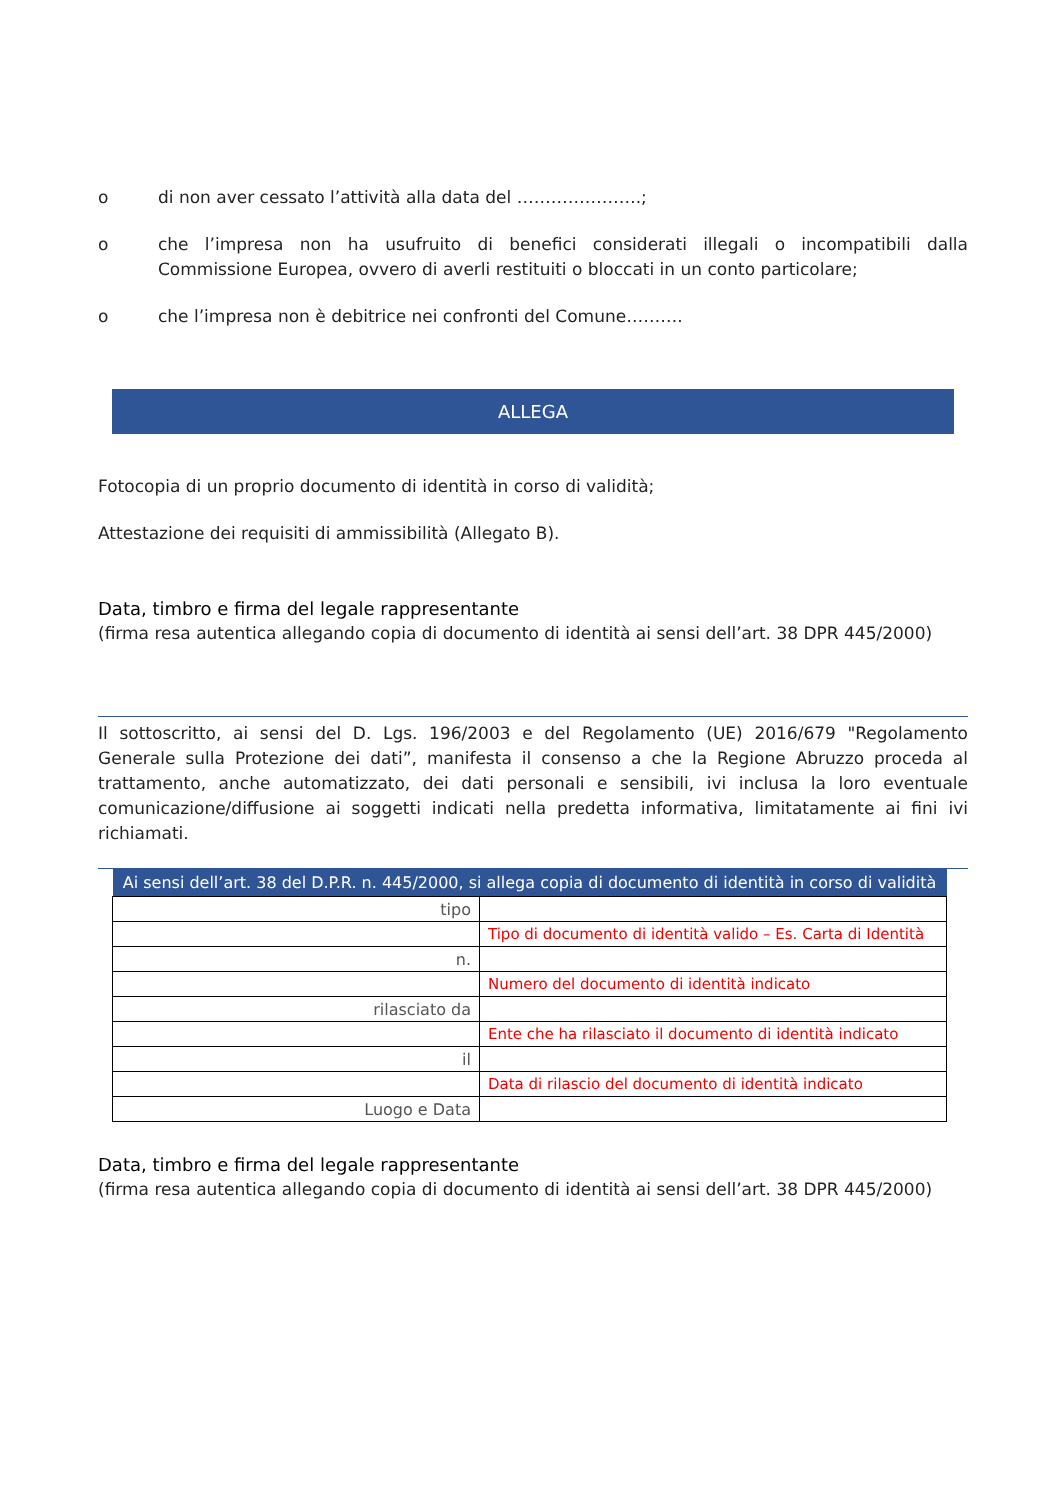o di non aver cessato l’attività alla data del ………………….;
o che l’impresa non ha usufruito di benefici considerati illegali o incompatibili dalla Commissione Europea, ovvero di averli restituiti o bloccati in un conto particolare;
o che l’impresa non è debitrice nei confronti del Comune……….
ALLEGA
Fotocopia di un proprio documento di identità in corso di validità;
Attestazione dei requisiti di ammissibilità (Allegato B).
Data, timbro e firma del legale rappresentante
(firma resa autentica allegando copia di documento di identità ai sensi dell’art. 38 DPR 445/2000)
Il sottoscritto, ai sensi del D. Lgs. 196/2003 e del Regolamento (UE) 2016/679 "Regolamento Generale sulla Protezione dei dati”, manifesta il consenso a che la Regione Abruzzo proceda al trattamento, anche automatizzato, dei dati personali e sensibili, ivi inclusa la loro eventuale comunicazione/diffusione ai soggetti indicati nella predetta informativa, limitatamente ai fini ivi richiamati.
| Ai sensi dell’art. 38 del D.P.R. n. 445/2000, si allega copia di documento di identità in corso di validità | |
| --- | --- |
| tipo | |
| | Tipo di documento di identità valido – Es. Carta di Identità |
| n. | |
| | Numero del documento di identità indicato |
| rilasciato da | |
| | Ente che ha rilasciato il documento di identità indicato |
| il | |
| | Data di rilascio del documento di identità indicato |
| Luogo e Data | |
Data, timbro e firma del legale rappresentante
(firma resa autentica allegando copia di documento di identità ai sensi dell’art. 38 DPR 445/2000)